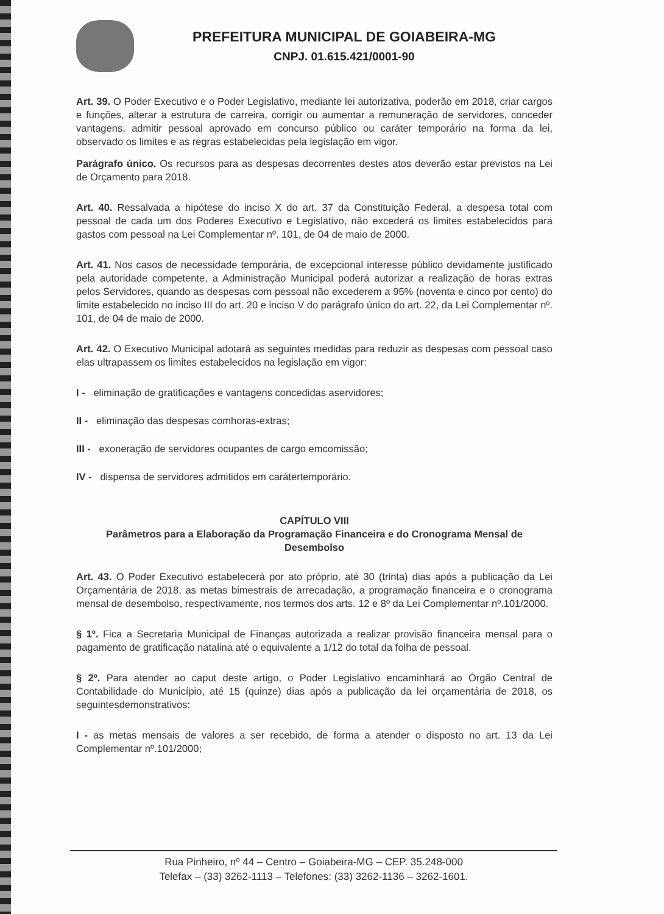PREFEITURA MUNICIPAL DE GOIABEIRA-MG
CNPJ. 01.615.421/0001-90
Art. 39. O Poder Executivo e o Poder Legislativo, mediante lei autorizativa, poderão em 2018, criar cargos e funções, alterar a estrutura de carreira, corrigir ou aumentar a remuneração de servidores, conceder vantagens, admitir pessoal aprovado em concurso público ou caráter temporário na forma da lei, observado os limites e as regras estabelecidas pela legislação em vigor.
Parágrafo único. Os recursos para as despesas decorrentes destes atos deverão estar previstos na Lei de Orçamento para 2018.
Art. 40. Ressalvada a hipótese do inciso X do art. 37 da Constituição Federal, a despesa total com pessoal de cada um dos Poderes Executivo e Legislativo, não excederá os limites estabelecidos para gastos com pessoal na Lei Complementar nº. 101, de 04 de maio de 2000.
Art. 41. Nos casos de necessidade temporária, de excepcional interesse público devidamente justificado pela autoridade competente, a Administração Municipal poderá autorizar a realização de horas extras pelos Servidores, quando as despesas com pessoal não excederem a 95% (noventa e cinco por cento) do limite estabelecido no inciso III do art. 20 e inciso V do parágrafo único do art. 22, da Lei Complementar nº. 101, de 04 de maio de 2000.
Art. 42. O Executivo Municipal adotará as seguintes medidas para reduzir as despesas com pessoal caso elas ultrapassem os limites estabelecidos na legislação em vigor:
I - eliminação de gratificações e vantagens concedidas aservidores;
II - eliminação das despesas comhoras-extras;
III - exoneração de servidores ocupantes de cargo emcomissão;
IV - dispensa de servidores admitidos em carátertemporário.
CAPÍTULO VIII
Parâmetros para a Elaboração da Programação Financeira e do Cronograma Mensal de Desembolso
Art. 43. O Poder Executivo estabelecerá por ato próprio, até 30 (trinta) dias após a publicação da Lei Orçamentária de 2018, as metas bimestrais de arrecadação, a programação financeira e o cronograma mensal de desembolso, respectivamente, nos termos dos arts. 12 e 8º da Lei Complementar nº.101/2000.
§ 1º. Fica a Secretaria Municipal de Finanças autorizada a realizar provisão financeira mensal para o pagamento de gratificação natalina até o equivalente a 1/12 do total da folha de pessoal.
§ 2º. Para atender ao caput deste artigo, o Poder Legislativo encaminhará ao Órgão Central de Contabilidade do Município, até 15 (quinze) dias após a publicação da lei orçamentária de 2018, os seguintesdemonstrativos:
I - as metas mensais de valores a ser recebido, de forma a atender o disposto no art. 13 da Lei Complementar nº.101/2000;
Rua Pinheiro, nº 44 – Centro – Goiabeira-MG – CEP. 35.248-000
Telefax – (33) 3262-1113 – Telefones: (33) 3262-1136 – 3262-1601.